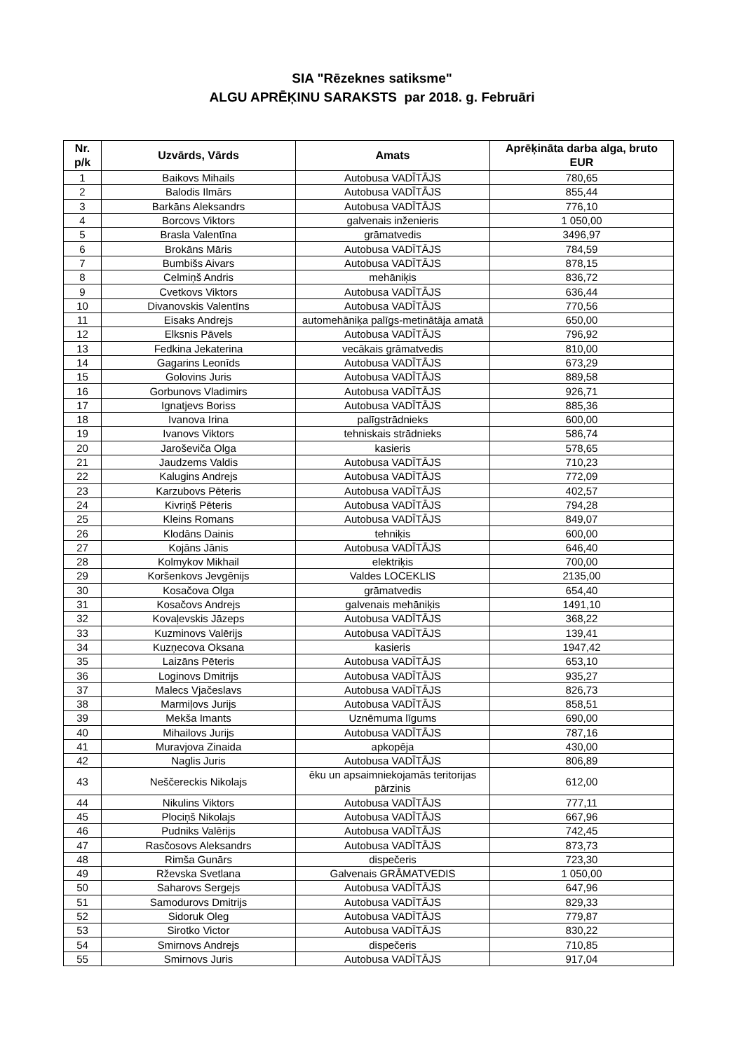SIA "Rēzeknes satiksme"
ALGU APRĒĶINU SARAKSTS par 2018. g. Februāri
| Nr. p/k | Uzvārds, Vārds | Amats | Aprēķināta darba alga, bruto EUR |
| --- | --- | --- | --- |
| 1 | Baikovs Mihails | Autobusa VADĪTĀJS | 780,65 |
| 2 | Balodis Ilmārs | Autobusa VADĪTĀJS | 855,44 |
| 3 | Barkāns Aleksandrs | Autobusa VADĪTĀJS | 776,10 |
| 4 | Borcovs Viktors | galvenais inženieris | 1 050,00 |
| 5 | Brasla Valentīna | grāmatvedis | 3496,97 |
| 6 | Brokāns Māris | Autobusa VADĪTĀJS | 784,59 |
| 7 | Bumbišs Aivars | Autobusa VADĪTĀJS | 878,15 |
| 8 | Celmiņš Andris | mehāniķis | 836,72 |
| 9 | Cvetkovs Viktors | Autobusa VADĪTĀJS | 636,44 |
| 10 | Divanovskis Valentīns | Autobusa VADĪTĀJS | 770,56 |
| 11 | Eisaks Andrejs | automehāniķa palīgs-metinātāja amatā | 650,00 |
| 12 | Elksnis Pāvels | Autobusa VADĪTĀJS | 796,92 |
| 13 | Fedkina Jekaterina | vecākais grāmatvedis | 810,00 |
| 14 | Gagarins Leonīds | Autobusa VADĪTĀJS | 673,29 |
| 15 | Golovins Juris | Autobusa VADĪTĀJS | 889,58 |
| 16 | Gorbunovs Vladimirs | Autobusa VADĪTĀJS | 926,71 |
| 17 | Ignatjevs Boriss | Autobusa VADĪTĀJS | 885,36 |
| 18 | Ivanova Irina | palīgstrādnieks | 600,00 |
| 19 | Ivanovs Viktors | tehniskais strādnieks | 586,74 |
| 20 | Jaroševiča Olga | kasieris | 578,65 |
| 21 | Jaudzems Valdis | Autobusa VADĪTĀJS | 710,23 |
| 22 | Kalugins Andrejs | Autobusa VADĪTĀJS | 772,09 |
| 23 | Karzubovs Pēteris | Autobusa VADĪTĀJS | 402,57 |
| 24 | Kivriņš Pēteris | Autobusa VADĪTĀJS | 794,28 |
| 25 | Kleins Romans | Autobusa VADĪTĀJS | 849,07 |
| 26 | Klodāns Dainis | tehniķis | 600,00 |
| 27 | Kojāns Jānis | Autobusa VADĪTĀJS | 646,40 |
| 28 | Kolmykov Mikhail | elektriķis | 700,00 |
| 29 | Koršenkovs Jevgēnijs | Valdes LOCEKLIS | 2135,00 |
| 30 | Kosačova Olga | grāmatvedis | 654,40 |
| 31 | Kosačovs Andrejs | galvenais mehāniķis | 1491,10 |
| 32 | Kovaļevskis Jāzeps | Autobusa VADĪTĀJS | 368,22 |
| 33 | Kuzminovs Valērijs | Autobusa VADĪTĀJS | 139,41 |
| 34 | Kuzņecova Oksana | kasieris | 1947,42 |
| 35 | Laizāns Pēteris | Autobusa VADĪTĀJS | 653,10 |
| 36 | Loginovs Dmitrijs | Autobusa VADĪTĀJS | 935,27 |
| 37 | Malecs Vjačeslavs | Autobusa VADĪTĀJS | 826,73 |
| 38 | Marmiļovs Jurijs | Autobusa VADĪTĀJS | 858,51 |
| 39 | Mekša Imants | Uznēmuma līgums | 690,00 |
| 40 | Mihailovs Jurijs | Autobusa VADĪTĀJS | 787,16 |
| 41 | Muravjova Zinaida | apkopēja | 430,00 |
| 42 | Naglis Juris | Autobusa VADĪTĀJS | 806,89 |
| 43 | Neščereckis Nikolajs | ēku un apsaimniekojamās teritorijas pārzinis | 612,00 |
| 44 | Nikulins Viktors | Autobusa VADĪTĀJS | 777,11 |
| 45 | Plociņš Nikolajs | Autobusa VADĪTĀJS | 667,96 |
| 46 | Pudniks Valērijs | Autobusa VADĪTĀJS | 742,45 |
| 47 | Rasčosovs Aleksandrs | Autobusa VADĪTĀJS | 873,73 |
| 48 | Rimša Gunārs | dispečeris | 723,30 |
| 49 | Rževska Svetlana | Galvenais GRĀMATVEDIS | 1 050,00 |
| 50 | Saharovs Sergejs | Autobusa VADĪTĀJS | 647,96 |
| 51 | Samodurovs Dmitrijs | Autobusa VADĪTĀJS | 829,33 |
| 52 | Sidoruk Oleg | Autobusa VADĪTĀJS | 779,87 |
| 53 | Sirotko Victor | Autobusa VADĪTĀJS | 830,22 |
| 54 | Smirnovs Andrejs | dispečeris | 710,85 |
| 55 | Smirnovs Juris | Autobusa VADĪTĀJS | 917,04 |